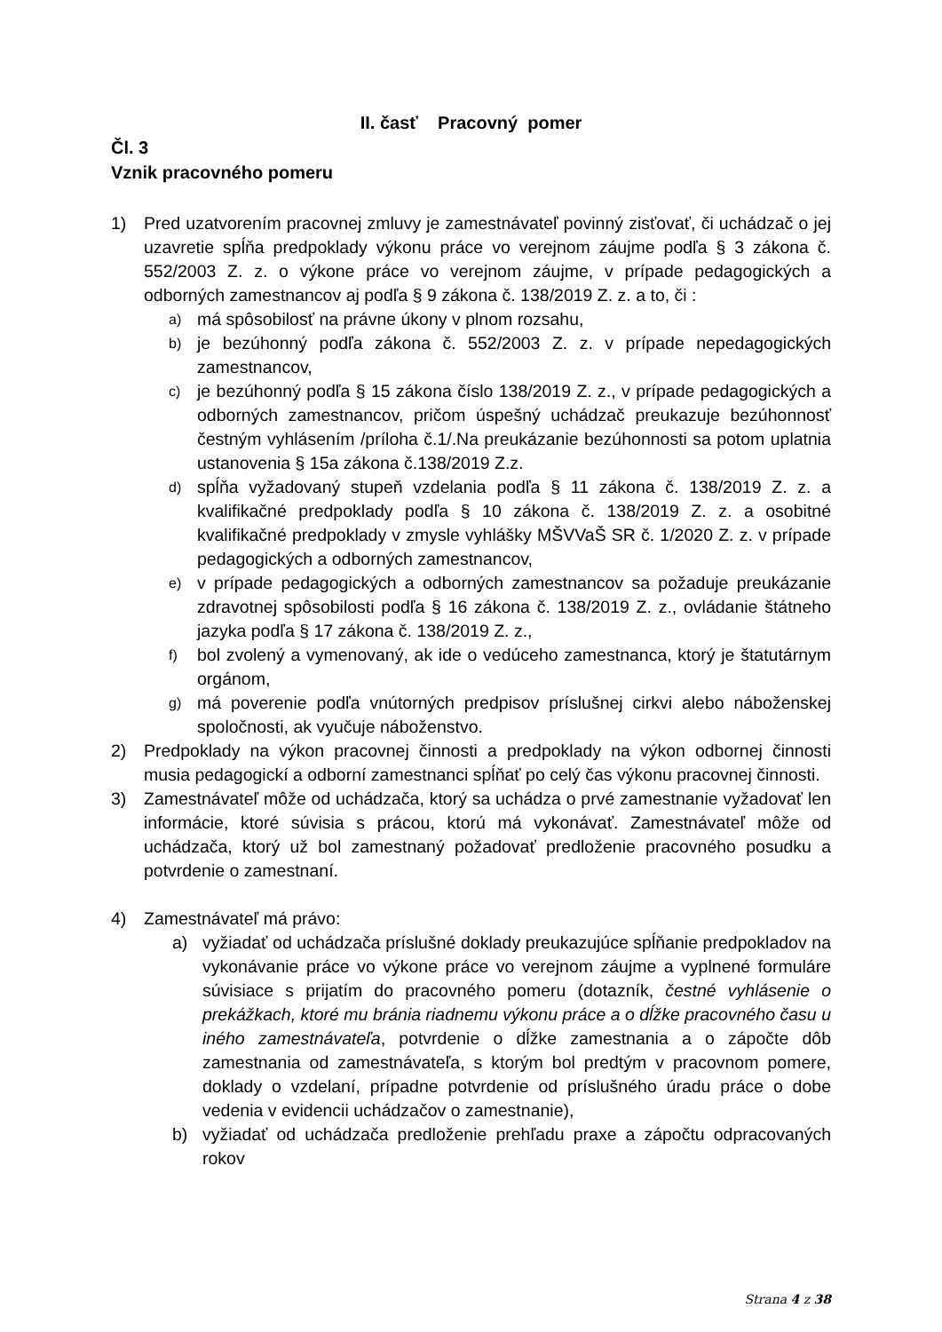II. časť Pracovný pomer
Čl. 3
Vznik pracovného pomeru
1) Pred uzatvorením pracovnej zmluvy je zamestnávateľ povinný zisťovať, či uchádzač o jej uzavretie spĺňa predpoklady výkonu práce vo verejnom záujme podľa § 3 zákona č. 552/2003 Z. z. o výkone práce vo verejnom záujme, v prípade pedagogických a odborných zamestnancov aj podľa § 9 zákona č. 138/2019 Z. z. a to, či :
a) má spôsobilosť na právne úkony v plnom rozsahu,
b) je bezúhonný podľa zákona č. 552/2003 Z. z. v prípade nepedagogických zamestnancov,
c) je bezúhonný podľa § 15 zákona číslo 138/2019 Z. z., v prípade pedagogických a odborných zamestnancov, pričom úspešný uchádzač preukazuje bezúhonnosť čestným vyhlásením /príloha č.1/.Na preukázanie bezúhonnosti sa potom uplatnia ustanovenia § 15a zákona č.138/2019 Z.z.
d) spĺňa vyžadovaný stupeň vzdelania podľa § 11 zákona č. 138/2019 Z. z. a kvalifikačné predpoklady podľa § 10 zákona č. 138/2019 Z. z. a osobitné kvalifikačné predpoklady v zmysle vyhlášky MŠVVaŠ SR č. 1/2020 Z. z. v prípade pedagogických a odborných zamestnancov,
e) v prípade pedagogických a odborných zamestnancov sa požaduje preukázanie zdravotnej spôsobilosti podľa § 16 zákona č. 138/2019 Z. z., ovládanie štátneho jazyka podľa § 17 zákona č. 138/2019 Z. z.,
f) bol zvolený a vymenovaný, ak ide o vedúceho zamestnanca, ktorý je štatutárnym orgánom,
g) má poverenie podľa vnútorných predpisov príslušnej cirkvi alebo náboženskej spoločnosti, ak vyučuje náboženstvo.
2) Predpoklady na výkon pracovnej činnosti a predpoklady na výkon odbornej činnosti musia pedagogickí a odborní zamestnanci spĺňať po celý čas výkonu pracovnej činnosti.
3) Zamestnávateľ môže od uchádzača, ktorý sa uchádza o prvé zamestnanie vyžadovať len informácie, ktoré súvisia s prácou, ktorú má vykonávať. Zamestnávateľ môže od uchádzača, ktorý už bol zamestnaný požadovať predloženie pracovného posudku a potvrdenie o zamestnaní.
4) Zamestnávateľ má právo:
a) vyžiadať od uchádzača príslušné doklady preukazujúce spĺňanie predpokladov na vykonávanie práce vo výkone práce vo verejnom záujme a vyplnené formuláre súvisiace s prijatím do pracovného pomeru (dotazník, čestné vyhlásenie o prekážkach, ktoré mu bránia riadnemu výkonu práce a o dĺžke pracovného času u iného zamestnávateľa, potvrdenie o dĺžke zamestnania a o zápočte dôb zamestnania od zamestnávateľa, s ktorým bol predtým v pracovnom pomere, doklady o vzdelaní, prípadne potvrdenie od príslušného úradu práce o dobe vedenia v evidencii uchádzačov o zamestnanie),
b) vyžiadať od uchádzača predloženie prehľadu praxe a zápočtu odpracovaných rokov
Strana 4 z 38